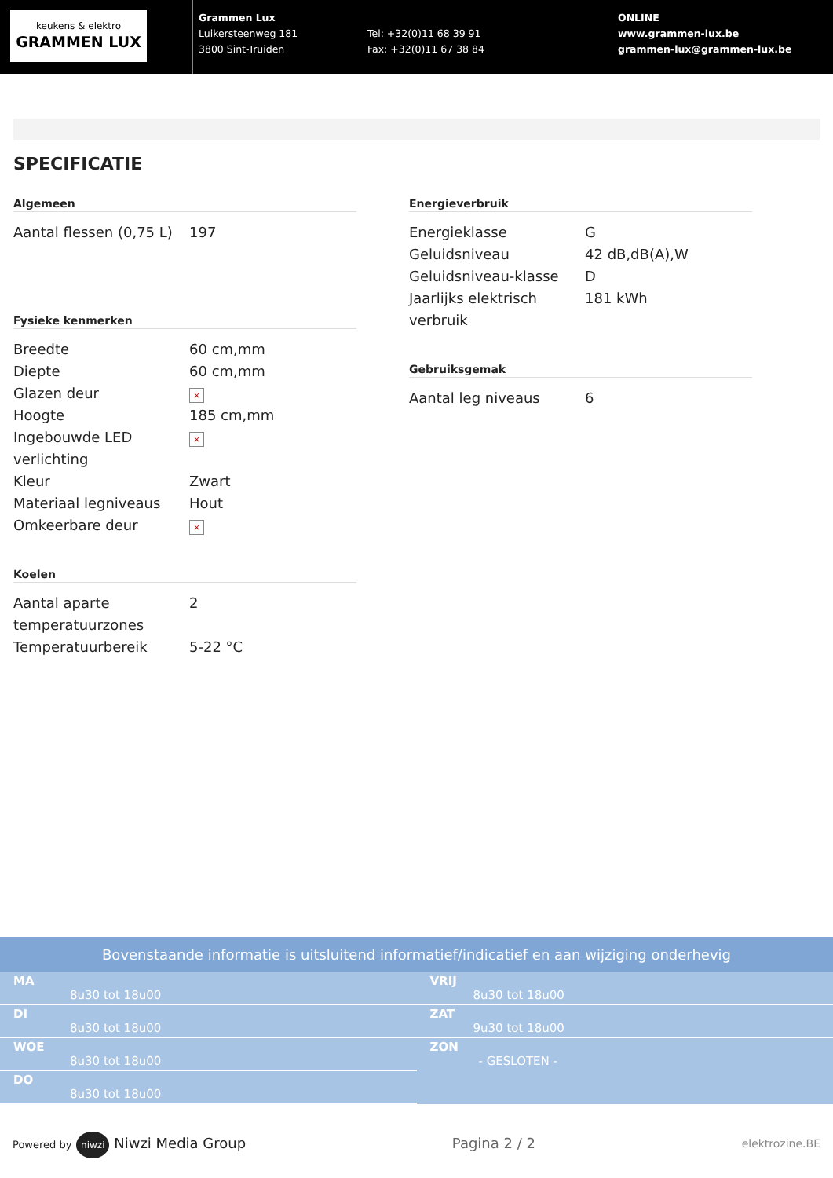keukens & elektro
GRAMMEN LUX
Grammen Lux
Luikersteenweg 181
3800 Sint-Truiden
Tel: +32(0)11 68 39 91
Fax: +32(0)11 67 38 84
ONLINE
www.grammen-lux.be
grammen-lux@grammen-lux.be
SPECIFICATIE
Algemeen
| Aantal flessen (0,75 L) | 197 |
Fysieke kenmerken
| Breedte | 60 cm,mm |
| Diepte | 60 cm,mm |
| Glazen deur | × |
| Hoogte | 185 cm,mm |
| Ingebouwde LED verlichting | × |
| Kleur | Zwart |
| Materiaal legniveaus | Hout |
| Omkeerbare deur | × |
Koelen
| Aantal aparte temperatuurzones | 2 |
| Temperatuurbereik | 5-22 °C |
Energieverbruik
| Energieklasse | G |
| Geluidsniveau | 42 dB,dB(A),W |
| Geluidsniveau-klasse | D |
| Jaarlijks elektrisch verbruik | 181 kWh |
Gebruiksgemak
| Aantal leg niveaus | 6 |
Bovenstaande informatie is uitsluitend informatief/indicatief en aan wijziging onderhevig
| MA 8u30 tot 18u00 |
| DI 8u30 tot 18u00 |
| WOE 8u30 tot 18u00 |
| DO 8u30 tot 18u00 |
| VRIJ 8u30 tot 18u00 |
| ZAT 9u30 tot 18u00 |
| ZON - GESLOTEN - |
Powered by niwzi Niwzi Media Group
Pagina 2 / 2
elektrozine.BE